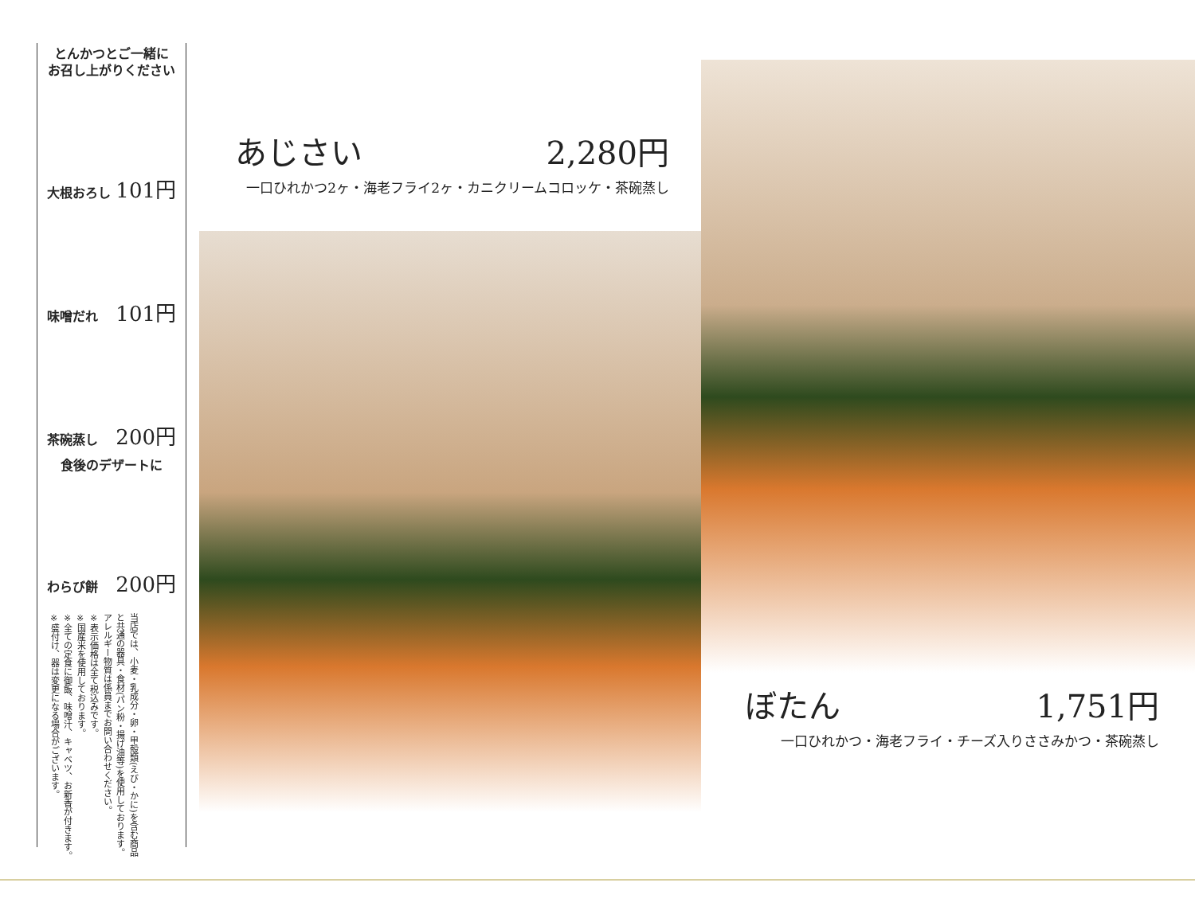とんかつとご一緒に
お召し上がりください
大根おろし 101円
味噌だれ 101円
茶碗蒸し 200円
食後のデザートに
わらび餅 200円
当店では、小麦・乳成分・卵・甲殻類(えび・かに)を含む商品と共通の器具・食材(パン粉・揚げ油等)を使用しております。アレルギー物質は係員までお問い合わせください。
※表示価格は全て税込みです。
※国産米を使用しております。
※全ての定食に御飯、味噌汁、キャベツ、お新香が付きます。
※盛付け、器は変更になる場合がございます。
あじさい 2,280円
一口ひれかつ2ヶ・海老フライ2ヶ・カニクリームコロッケ・茶碗蒸し
ぼたん 1,751円
一口ひれかつ・海老フライ・チーズ入りささみかつ・茶碗蒸し